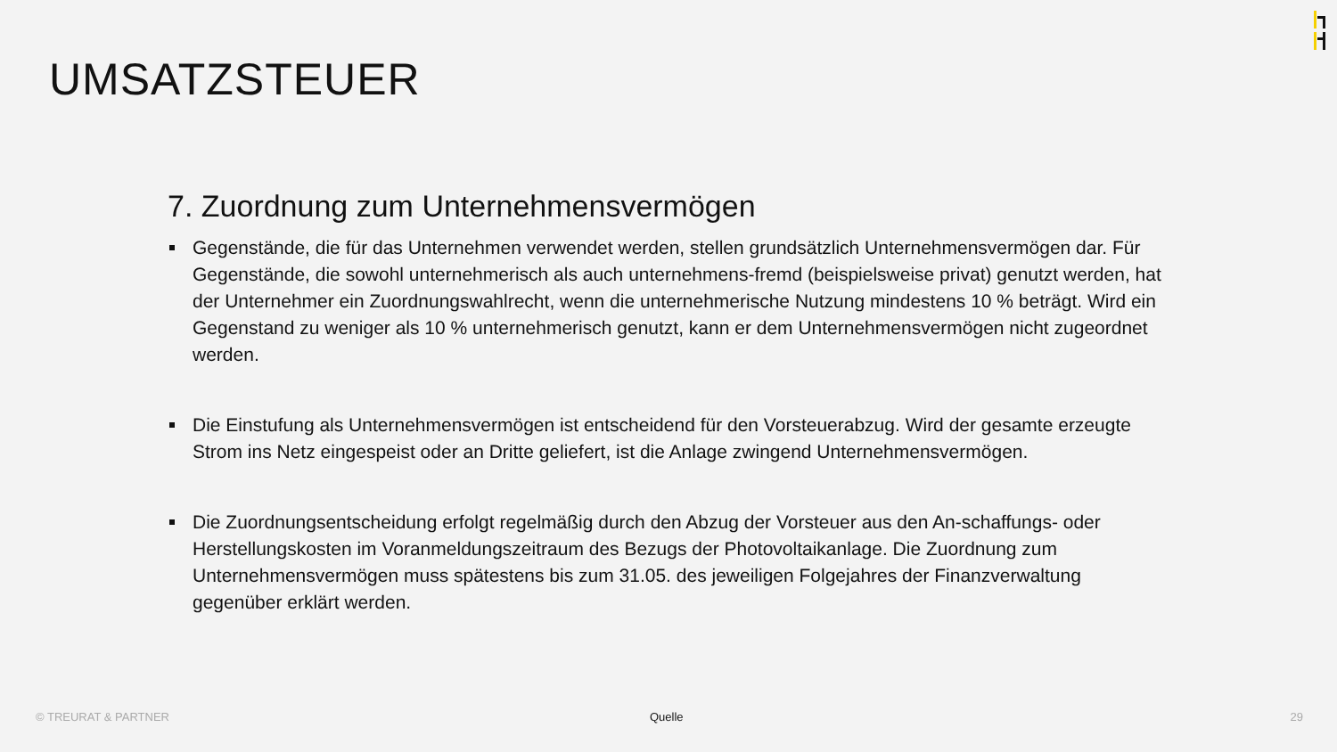UMSATZSTEUER
7. Zuordnung zum Unternehmensvermögen
Gegenstände, die für das Unternehmen verwendet werden, stellen grundsätzlich Unternehmensvermögen dar. Für Gegenstände, die sowohl unternehmerisch als auch unternehmens-fremd (beispielsweise privat) genutzt werden, hat der Unternehmer ein Zuordnungswahlrecht, wenn die unternehmerische Nutzung mindestens 10 % beträgt. Wird ein Gegenstand zu weniger als 10 % unternehmerisch genutzt, kann er dem Unternehmensvermögen nicht zugeordnet werden.
Die Einstufung als Unternehmensvermögen ist entscheidend für den Vorsteuerabzug. Wird der gesamte erzeugte Strom ins Netz eingespeist oder an Dritte geliefert, ist die Anlage zwingend Unternehmensvermögen.
Die Zuordnungsentscheidung erfolgt regelmäßig durch den Abzug der Vorsteuer aus den An-schaffungs- oder Herstellungskosten im Voranmeldungszeitraum des Bezugs der Photovoltaikanlage. Die Zuordnung zum Unternehmensvermögen muss spätestens bis zum 31.05. des jeweiligen Folgejahres der Finanzverwaltung gegenüber erklärt werden.
© TREURAT & PARTNER Quelle 29